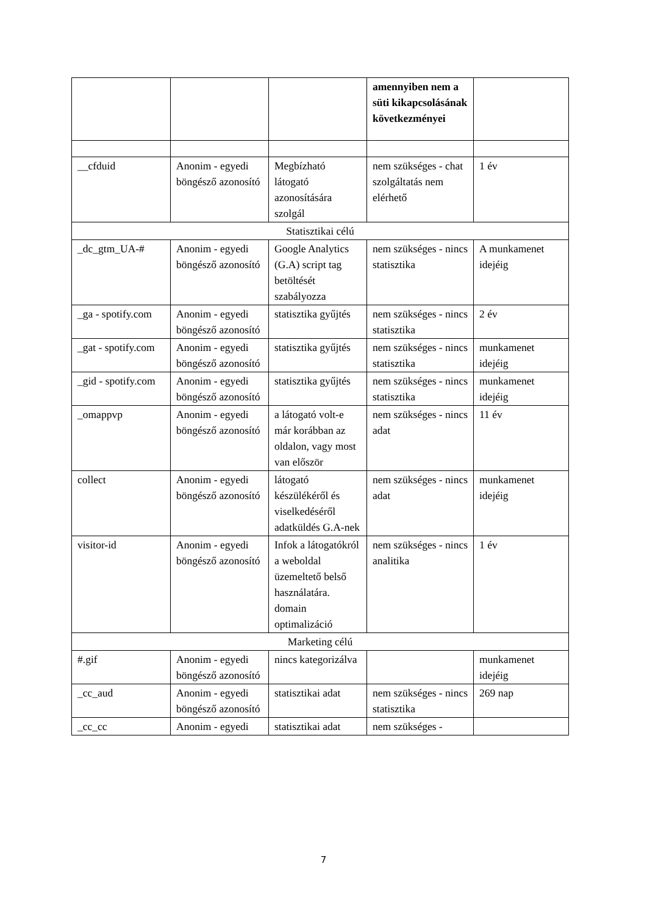| | | | amennyiben nem a süti kikapcsolásának következményei | |
| __cfduid | Anonim - egyedi böngésző azonosító | Megbízható látogató azonosítására szolgál | nem szükséges - chat szolgáltatás nem elérhető | 1 év |
| Statisztikai célú | | | | |
| _dc_gtm_UA-# | Anonim - egyedi böngésző azonosító | Google Analytics (G.A) script tag betöltését szabályozza | nem szükséges - nincs statisztika | A munkamenet idejéig |
| _ga - spotify.com | Anonim - egyedi böngésző azonosító | statisztika gyűjtés | nem szükséges - nincs statisztika | 2 év |
| _gat - spotify.com | Anonim - egyedi böngésző azonosító | statisztika gyűjtés | nem szükséges - nincs statisztika | munkamenet idejéig |
| _gid - spotify.com | Anonim - egyedi böngésző azonosító | statisztika gyűjtés | nem szükséges - nincs statisztika | munkamenet idejéig |
| _omappvp | Anonim - egyedi böngésző azonosító | a látogató volt-e már korábban az oldalon, vagy most van először | nem szükséges - nincs adat | 11 év |
| collect | Anonim - egyedi böngésző azonosító | látogató készülékéről és viselkedéséről adatküldés G.A-nek | nem szükséges - nincs adat | munkamenet idejéig |
| visitor-id | Anonim - egyedi böngésző azonosító | Infok a látogatókról a weboldal üzemeltető belső használatára. domain optimalizáció | nem szükséges - nincs analitika | 1 év |
| Marketing célú | | | | |
| #.gif | Anonim - egyedi böngésző azonosító | nincs kategorizálva | | munkamenet idejéig |
| _cc_aud | Anonim - egyedi böngésző azonosító | statisztikai adat | nem szükséges - nincs statisztika | 269 nap |
| _cc_cc | Anonim - egyedi | statisztikai adat | nem szükséges - | |
7